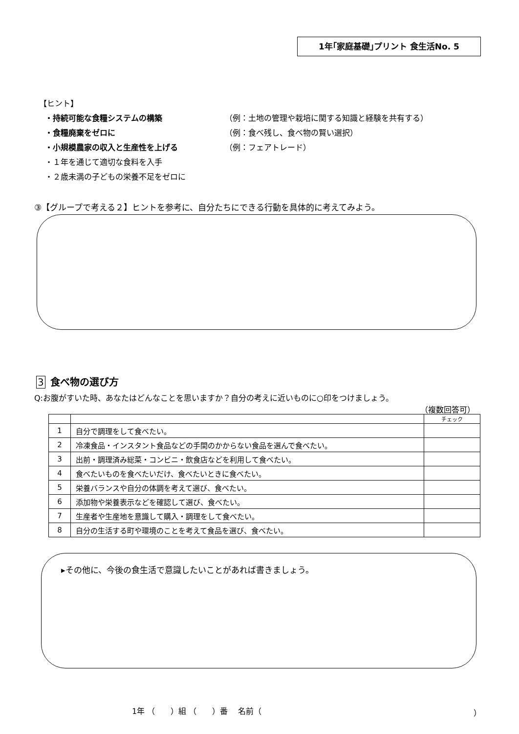1年｢家庭基礎｣プリント 食生活No. 5
【ヒント】
・持続可能な食糧システムの構築 （例：土地の管理や栽培に関する知識と経験を共有する）
・食糧廃棄をゼロに （例：食べ残し、食べ物の賢い選択）
・小規模農家の収入と生産性を上げる （例：フェアトレード）
・１年を通じて適切な食料を入手
・２歳未満の子どもの栄養不足をゼロに
③【グループで考える２】ヒントを参考に、自分たちにできる行動を具体的に考えてみよう。
3 食べ物の選び方
Q:お腹がすいた時、あなたはどんなことを思いますか？自分の考えに近いものに○印をつけましょう。
（複数回答可）
| | | チェック |
| --- | --- | --- |
| 1 | 自分で調理をして食べたい。 | |
| 2 | 冷凍食品・インスタント食品などの手間のかからない食品を選んで食べたい。 | |
| 3 | 出前・調理済み総菜・コンビニ・飲食店などを利用して食べたい。 | |
| 4 | 食べたいものを食べたいだけ、食べたいときに食べたい。 | |
| 5 | 栄養バランスや自分の体調を考えて選び、食べたい。 | |
| 6 | 添加物や栄養表示などを確認して選び、食べたい。 | |
| 7 | 生産者や生産地を意識して購入・調理をして食べたい。 | |
| 8 | 自分の生活する町や環境のことを考えて食品を選び、食べたい。 | |
▸その他に、今後の食生活で意識したいことがあれば書きましょう。
1年 （　　）組 （　　）番　 名前（ ）